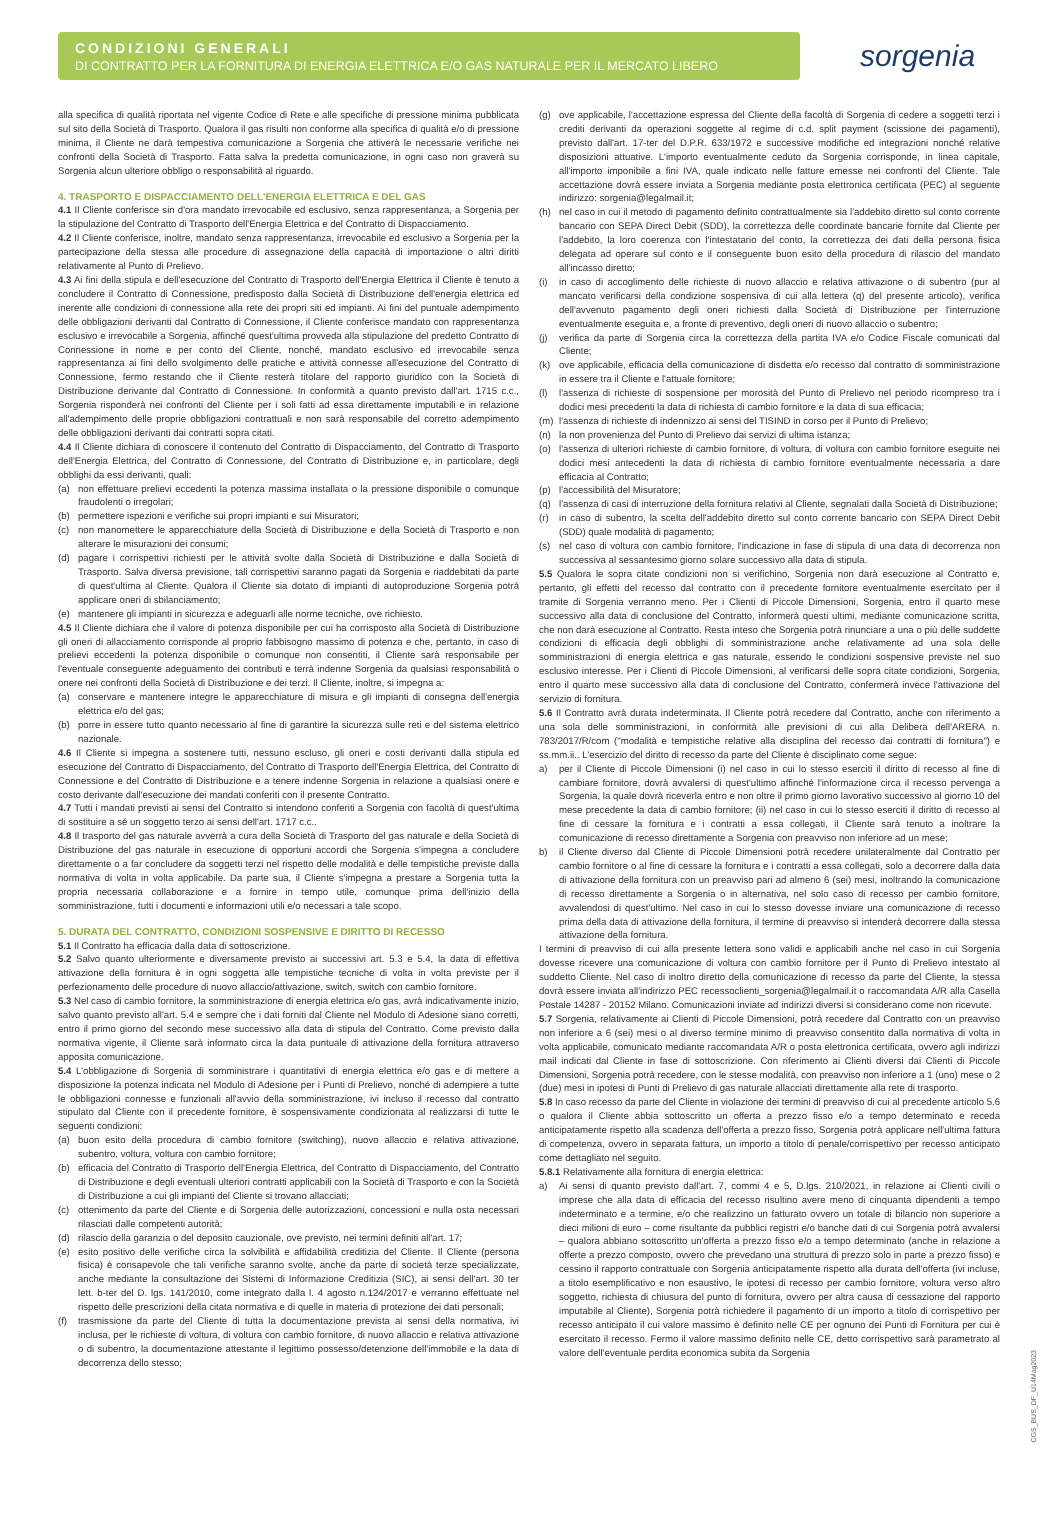CONDIZIONI GENERALI
DI CONTRATTO PER LA FORNITURA DI ENERGIA ELETTRICA E/O GAS NATURALE PER IL MERCATO LIBERO
sorgenia
alla specifica di qualità riportata nel vigente Codice di Rete e alle specifiche di pressione minima pubblicata sul sito della Società di Trasporto. Qualora il gas risulti non conforme alla specifica di qualità e/o di pressione minima, il Cliente ne darà tempestiva comunicazione a Sorgenia che attiverà le necessarie verifiche nei confronti della Società di Trasporto. Fatta salva la predetta comunicazione, in ogni caso non graverà su Sorgenia alcun ulteriore obbligo o responsabilità al riguardo.
4. TRASPORTO E DISPACCIAMENTO DELL'ENERGIA ELETTRICA E DEL GAS
4.1 Il Cliente conferisce sin d'ora mandato irrevocabile ed esclusivo, senza rappresentanza, a Sorgenia per la stipulazione del Contratto di Trasporto dell'Energia Elettrica e del Contratto di Dispacciamento.
4.2 Il Cliente conferisce, inoltre, mandato senza rappresentanza, irrevocabile ed esclusivo a Sorgenia per la partecipazione della stessa alle procedure di assegnazione della capacità di importazione o altri diritti relativamente al Punto di Prelievo.
4.3 Ai fini della stipula e dell'esecuzione del Contratto di Trasporto dell'Energia Elettrica il Cliente è tenuto a concludere il Contratto di Connessione, predisposto dalla Società di Distribuzione dell'energia elettrica ed inerente alle condizioni di connessione alla rete dei propri siti ed impianti. Ai fini del puntuale adempimento delle obbligazioni derivanti dal Contratto di Connessione, il Cliente conferisce mandato con rappresentanza esclusivo e irrevocabile a Sorgenia, affinché quest'ultima provveda alla stipulazione del predetto Contratto di Connessione in nome e per conto del Cliente, nonché, mandato esclusivo ed irrevocabile senza rappresentanza ai fini dello svolgimento delle pratiche e attività connesse all'esecuzione del Contratto di Connessione, fermo restando che il Cliente resterà titolare del rapporto giuridico con la Società di Distribuzione derivante dal Contratto di Connessione. In conformità a quanto previsto dall'art. 1715 c.c., Sorgenia risponderà nei confronti del Cliente per i soli fatti ad essa direttamente imputabili e in relazione all'adempimento delle proprie obbligazioni contrattuali e non sarà responsabile del corretto adempimento delle obbligazioni derivanti dai contratti sopra citati.
4.4 Il Cliente dichiara di conoscere il contenuto del Contratto di Dispacciamento, del Contratto di Trasporto dell'Energia Elettrica, del Contratto di Connessione, del Contratto di Distribuzione e, in particolare, degli obblighi da essi derivanti, quali:
(a) non effettuare prelievi eccedenti la potenza massima installata o la pressione disponibile o comunque fraudolenti o irregolari;
(b) permettere ispezioni e verifiche sui propri impianti e sui Misuratori;
(c) non manomettere le apparecchiature della Società di Distribuzione e della Società di Trasporto e non alterare le misurazioni dei consumi;
(d) pagare i corrispettivi richiesti per le attività svolte dalla Società di Distribuzione e dalla Società di Trasporto. Salva diversa previsione, tali corrispettivi saranno pagati da Sorgenia e riaddebitati da parte di quest'ultima al Cliente. Qualora il Cliente sia dotato di impianti di autoproduzione Sorgenia potrà applicare oneri di sbilanciamento;
(e) mantenere gli impianti in sicurezza e adeguarli alle norme tecniche, ove richiesto.
4.5 Il Cliente dichiara che il valore di potenza disponibile per cui ha corrisposto alla Società di Distribuzione gli oneri di allacciamento corrisponde al proprio fabbisogno massimo di potenza e che, pertanto, in caso di prelievi eccedenti la potenza disponibile o comunque non consentiti, il Cliente sarà responsabile per l'eventuale conseguente adeguamento dei contributi e terrà indenne Sorgenia da qualsiasi responsabilità o onere nei confronti della Società di Distribuzione e dei terzi. Il Cliente, inoltre, si impegna a:
(a) conservare e mantenere integre le apparecchiature di misura e gli impianti di consegna dell'energia elettrica e/o del gas;
(b) porre in essere tutto quanto necessario al fine di garantire la sicurezza sulle reti e del sistema elettrico nazionale.
4.6 Il Cliente si impegna a sostenere tutti, nessuno escluso, gli oneri e costi derivanti dalla stipula ed esecuzione del Contratto di Dispacciamento, del Contratto di Trasporto dell'Energia Elettrica, del Contratto di Connessione e del Contratto di Distribuzione e a tenere indenne Sorgenia in relazione a qualsiasi onere e costo derivante dall'esecuzione dei mandati conferiti con il presente Contratto.
4.7 Tutti i mandati previsti ai sensi del Contratto si intendono conferiti a Sorgenia con facoltà di quest'ultima di sostituire a sé un soggetto terzo ai sensi dell'art. 1717 c.c..
4.8 Il trasporto del gas naturale avverrà a cura della Società di Trasporto del gas naturale e della Società di Distribuzione del gas naturale in esecuzione di opportuni accordi che Sorgenia s'impegna a concludere direttamente o a far concludere da soggetti terzi nel rispetto delle modalità e delle tempistiche previste dalla normativa di volta in volta applicabile. Da parte sua, il Cliente s'impegna a prestare a Sorgenia tutta la propria necessaria collaborazione e a fornire in tempo utile, comunque prima dell'inizio della somministrazione, tutti i documenti e informazioni utili e/o necessari a tale scopo.
5. DURATA DEL CONTRATTO, CONDIZIONI SOSPENSIVE E DIRITTO DI RECESSO
5.1 Il Contratto ha efficacia dalla data di sottoscrizione.
5.2 Salvo quanto ulteriormente e diversamente previsto ai successivi art. 5.3 e 5.4, la data di effettiva attivazione della fornitura è in ogni soggetta alle tempistiche tecniche di volta in volta previste per il perfezionamento delle procedure di nuovo allaccio/attivazione, switch, switch con cambio fornitore.
5.3 Nel caso di cambio fornitore, la somministrazione di energia elettrica e/o gas, avrà indicativamente inizio, salvo quanto previsto all'art. 5.4 e sempre che i dati forniti dal Cliente nel Modulo di Adesione siano corretti, entro il primo giorno del secondo mese successivo alla data di stipula del Contratto. Come previsto dalla normativa vigente, il Cliente sarà informato circa la data puntuale di attivazione della fornitura attraverso apposita comunicazione.
5.4 L'obbligazione di Sorgenia di somministrare i quantitativi di energia elettrica e/o gas e di mettere a disposizione la potenza indicata nel Modulo di Adesione per i Punti di Prelievo, nonché di adempiere a tutte le obbligazioni connesse e funzionali all'avvio della somministrazione, ivi incluso il recesso dal contratto stipulato dal Cliente con il precedente fornitore, è sospensivamente condizionata al realizzarsi di tutte le seguenti condizioni:
(a) buon esito della procedura di cambio fornitore (switching), nuovo allaccio e relativa attivazione, subentro, voltura, voltura con cambio fornitore;
(b) efficacia del Contratto di Trasporto dell'Energia Elettrica, del Contratto di Dispacciamento, del Contratto di Distribuzione e degli eventuali ulteriori contratti applicabili con la Società di Trasporto e con la Società di Distribuzione a cui gli impianti del Cliente si trovano allacciati;
(c) ottenimento da parte del Cliente e di Sorgenia delle autorizzazioni, concessioni e nulla osta necessari rilasciati dalle competenti autorità;
(d) rilascio della garanzia o del deposito cauzionale, ove previsto, nei termini definiti all'art. 17;
(e) esito positivo delle verifiche circa la solvibilità e affidabilità creditizia del Cliente. Il Cliente (persona fisica) è consapevole che tali verifiche saranno svolte, anche da parte di società terze specializzate, anche mediante la consultazione dei Sistemi di Informazione Creditizia (SIC), ai sensi dell'art. 30 ter lett. b-ter del D. lgs. 141/2010, come integrato dalla l. 4 agosto n.124/2017 e verranno effettuate nel rispetto delle prescrizioni della citata normativa e di quelle in materia di protezione dei dati personali;
(f) trasmissione da parte del Cliente di tutta la documentazione prevista ai sensi della normativa, ivi inclusa, per le richieste di voltura, di voltura con cambio fornitore, di nuovo allaccio e relativa attivazione o di subentro, la documentazione attestante il legittimo possesso/detenzione dell'immobile e la data di decorrenza dello stesso;
(g) ove applicabile, l'accettazione espressa del Cliente della facoltà di Sorgenia di cedere a soggetti terzi i crediti derivanti da operazioni soggette al regime di c.d. split payment (scissione dei pagamenti), previsto dall'art. 17-ter del D.P.R. 633/1972 e successive modifiche ed integrazioni nonché relative disposizioni attuative. L'importo eventualmente ceduto da Sorgenia corrisponde, in linea capitale, all'importo imponibile a fini IVA, quale indicato nelle fatture emesse nei confronti del Cliente. Tale accettazione dovrà essere inviata a Sorgenia mediante posta elettronica certificata (PEC) al seguente indirizzo: sorgenia@legalmail.it;
(h) nel caso in cui il metodo di pagamento definito contrattualmente sia l'addebito diretto sul conto corrente bancario con SEPA Direct Debit (SDD), la correttezza delle coordinate bancarie fornite dal Cliente per l'addebito, la loro coerenza con l'intestatario del conto, la correttezza dei dati della persona fisica delegata ad operare sul conto e il conseguente buon esito della procedura di rilascio del mandato all'incasso diretto;
(i) in caso di accoglimento delle richieste di nuovo allaccio e relativa attivazione o di subentro (pur al mancato verificarsi della condizione sospensiva di cui alla lettera (q) del presente articolo), verifica dell'avvenuto pagamento degli oneri richiesti dalla Società di Distribuzione per l'interruzione eventualmente eseguita e, a fronte di preventivo, degli oneri di nuovo allaccio o subentro;
(j) verifica da parte di Sorgenia circa la correttezza della partita IVA e/o Codice Fiscale comunicati dal Cliente;
(k) ove applicabile, efficacia della comunicazione di disdetta e/o recesso dal contratto di somministrazione in essere tra il Cliente e l'attuale fornitore;
(l) l'assenza di richieste di sospensione per morosità del Punto di Prelievo nel periodo ricompreso tra i dodici mesi precedenti la data di richiesta di cambio fornitore e la data di sua efficacia;
(m) l'assenza di richieste di indennizzo ai sensi del TISIND in corso per il Punto di Prelievo;
(n) la non provenienza del Punto di Prelievo dai servizi di ultima istanza;
(o) l'assenza di ulteriori richieste di cambio fornitore, di voltura, di voltura con cambio fornitore eseguite nei dodici mesi antecedenti la data di richiesta di cambio fornitore eventualmente necessaria a dare efficacia al Contratto;
(p) l'accessibilità del Misuratore;
(q) l'assenza di casi di interruzione della fornitura relativi al Cliente, segnalati dalla Società di Distribuzione;
(r) in caso di subentro, la scelta dell'addebito diretto sul conto corrente bancario con SEPA Direct Debit (SDD) quale modalità di pagamento;
(s) nel caso di voltura con cambio fornitore, l'indicazione in fase di stipula di una data di decorrenza non successiva al sessantesimo giorno solare successivo alla data di stipula.
5.5 Qualora le sopra citate condizioni non si verifichino, Sorgenia non darà esecuzione al Contratto e, pertanto, gli effetti del recesso dal contratto con il precedente fornitore eventualmente esercitato per il tramite di Sorgenia verranno meno. Per i Clienti di Piccole Dimensioni, Sorgenia, entro il quarto mese successivo alla data di conclusione del Contratto, informerà questi ultimi, mediante comunicazione scritta, che non darà esecuzione al Contratto. Resta inteso che Sorgenia potrà rinunciare a una o più delle suddette condizioni di efficacia degli obblighi di somministrazione anche relativamente ad una sola delle somministrazioni di energia elettrica e gas naturale, essendo le condizioni sospensive previste nel suo esclusivo interesse. Per i Clienti di Piccole Dimensioni, al verificarsi delle sopra citate condizioni, Sorgenia, entro il quarto mese successivo alla data di conclusione del Contratto, confermerà invece l'attivazione del servizio di fornitura.
5.6 Il Contratto avrà durata indeterminata. Il Cliente potrà recedere dal Contratto, anche con riferimento a una sola delle somministrazioni, in conformità alle previsioni di cui alla Delibera dell'ARERA n. 783/2017/R/com ("modalità e tempistiche relative alla disciplina del recesso dai contratti di fornitura") e ss.mm.ii.. L'esercizio del diritto di recesso da parte del Cliente è disciplinato come segue:
a) per il Cliente di Piccole Dimensioni (i) nel caso in cui lo stesso eserciti il diritto di recesso al fine di cambiare fornitore, dovrà avvalersi di quest'ultimo affinché l'informazione circa il recesso pervenga a Sorgenia, la quale dovrà riceverla entro e non oltre il primo giorno lavorativo successivo al giorno 10 del mese precedente la data di cambio fornitore; (ii) nel caso in cui lo stesso eserciti il diritto di recesso al fine di cessare la fornitura e i contratti a essa collegati, il Cliente sarà tenuto a inoltrare la comunicazione di recesso direttamente a Sorgenia con preavviso non inferiore ad un mese;
b) il Cliente diverso dal Cliente di Piccole Dimensioni potrà recedere unilateralmente dal Contratto per cambio fornitore o al fine di cessare la fornitura e i contratti a essa collegati, solo a decorrere dalla data di attivazione della fornitura con un preavviso pari ad almeno 6 (sei) mesi, inoltrando la comunicazione di recesso direttamente a Sorgenia o in alternativa, nel solo caso di recesso per cambio fornitore, avvalendosi di quest'ultimo. Nel caso in cui lo stesso dovesse inviare una comunicazione di recesso prima della data di attivazione della fornitura, il termine di preavviso si intenderà decorrere dalla stessa attivazione della fornitura.
I termini di preavviso di cui alla presente lettera sono validi e applicabili anche nel caso in cui Sorgenia dovesse ricevere una comunicazione di voltura con cambio fornitore per il Punto di Prelievo intestato al suddetto Cliente. Nel caso di inoltro diretto della comunicazione di recesso da parte del Cliente, la stessa dovrà essere inviata all'indirizzo PEC recessoclienti_sorgenia@legalmail.it o raccomandata A/R alla Casella Postale 14287 - 20152 Milano. Comunicazioni inviate ad indirizzi diversi si considerano come non ricevute.
5.7 Sorgenia, relativamente ai Clienti di Piccole Dimensioni, potrà recedere dal Contratto con un preavviso non inferiore a 6 (sei) mesi o al diverso termine minimo di preavviso consentito dalla normativa di volta in volta applicabile, comunicato mediante raccomandata A/R o posta elettronica certificata, ovvero agli indirizzi mail indicati dal Cliente in fase di sottoscrizione. Con riferimento ai Clienti diversi dai Clienti di Piccole Dimensioni, Sorgenia potrà recedere, con le stesse modalità, con preavviso non inferiore a 1 (uno) mese o 2 (due) mesi in ipotesi di Punti di Prelievo di gas naturale allacciati direttamente alla rete di trasporto.
5.8 In caso recesso da parte del Cliente in violazione dei termini di preavviso di cui al precedente articolo 5.6 o qualora il Cliente abbia sottoscritto un offerta a prezzo fisso e/o a tempo determinato e receda anticipatamente rispetto alla scadenza dell'offerta a prezzo fisso, Sorgenia potrà applicare nell'ultima fattura di competenza, ovvero in separata fattura, un importo a titolo di penale/corrispettivo per recesso anticipato come dettagliato nel seguito.
5.8.1 Relativamente alla fornitura di energia elettrica:
a) Ai sensi di quanto previsto dall'art. 7, commi 4 e 5, D.lgs. 210/2021, in relazione ai Clienti civili o imprese che alla data di efficacia del recesso risultino avere meno di cinquanta dipendenti a tempo indeterminato e a termine, e/o che realizzino un fatturato ovvero un totale di bilancio non superiore a dieci milioni di euro – come risultante da pubblici registri e/o banche dati di cui Sorgenia potrà avvalersi – qualora abbiano sottoscritto un'offerta a prezzo fisso e/o a tempo determinato (anche in relazione a offerte a prezzo composto, ovvero che prevedano una struttura di prezzo solo in parte a prezzo fisso) e cessino il rapporto contrattuale con Sorgenia anticipatamente rispetto alla durata dell'offerta (ivi incluse, a titolo esemplificativo e non esaustivo, le ipotesi di recesso per cambio fornitore, voltura verso altro soggetto, richiesta di chiusura del punto di fornitura, ovvero per altra causa di cessazione del rapporto imputabile al Cliente), Sorgenia potrà richiedere il pagamento di un importo a titolo di corrispettivo per recesso anticipato il cui valore massimo è definito nelle CE per ognuno dei Punti di Fornitura per cui è esercitato il recesso. Fermo il valore massimo definito nelle CE, detto corrispettivo sarà parametrato al valore dell'eventuale perdita economica subita da Sorgenia
CGS_BUS_DF_U14Mag2023